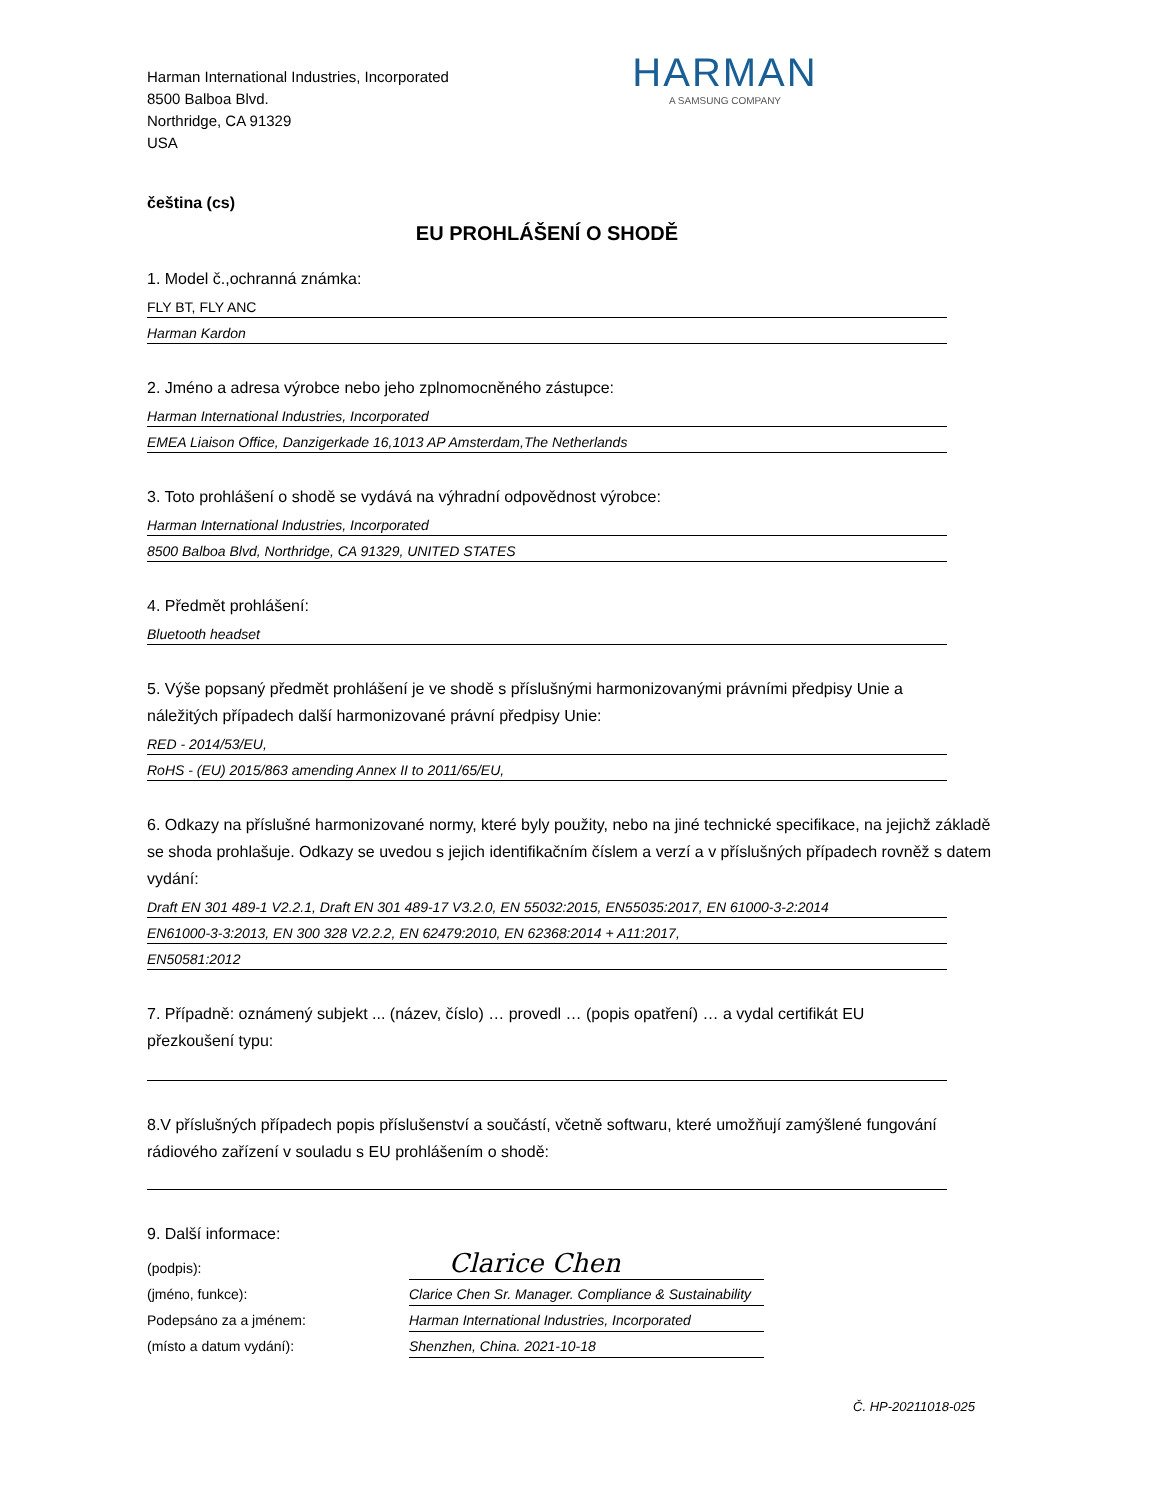Harman International Industries, Incorporated
8500 Balboa Blvd.
Northridge, CA 91329
USA
HARMAN
A SAMSUNG COMPANY
čeština (cs)
EU PROHLÁŠENÍ O SHODĚ
1. Model č.,ochranná známka:
FLY BT, FLY ANC
Harman Kardon
2. Jméno a adresa výrobce nebo jeho zplnomocněného zástupce:
Harman International Industries, Incorporated
EMEA Liaison Office, Danzigerkade 16,1013 AP Amsterdam,The Netherlands
3. Toto prohlášení o shodě se vydává na výhradní odpovědnost výrobce:
Harman International Industries, Incorporated
8500 Balboa Blvd, Northridge, CA 91329, UNITED STATES
4. Předmět prohlášení:
Bluetooth headset
5. Výše popsaný předmět prohlášení je ve shodě s příslušnými harmonizovanými právními předpisy Unie a náležitých případech další harmonizované právní předpisy Unie:
RED - 2014/53/EU,
RoHS - (EU) 2015/863 amending Annex II to 2011/65/EU,
6. Odkazy na příslušné harmonizované normy, které byly použity, nebo na jiné technické specifikace, na jejichž základě se shoda prohlašuje. Odkazy se uvedou s jejich identifikačním číslem a verzí a v příslušných případech rovněž s datem vydání:
Draft EN 301 489-1 V2.2.1, Draft EN 301 489-17 V3.2.0, EN 55032:2015, EN55035:2017, EN 61000-3-2:2014
EN61000-3-3:2013, EN 300 328 V2.2.2, EN 62479:2010, EN 62368:2014 + A11:2017,
EN50581:2012
7. Případně: oznámený subjekt ... (název, číslo) … provedl … (popis opatření) … a vydal certifikát EU přezkoušení typu:
8.V příslušných případech popis příslušenství a součástí, včetně softwaru, které umožňují zamýšlené fungování rádiového zařízení v souladu s EU prohlášením o shodě:
9. Další informace:
(podpis):
(jméno, funkce):
Podepsáno za a jménem:
(místo a datum vydání):
Clarice Chen
Clarice Chen Sr. Manager. Compliance & Sustainability
Harman International Industries, Incorporated
Shenzhen, China. 2021-10-18
Č. HP-20211018-025